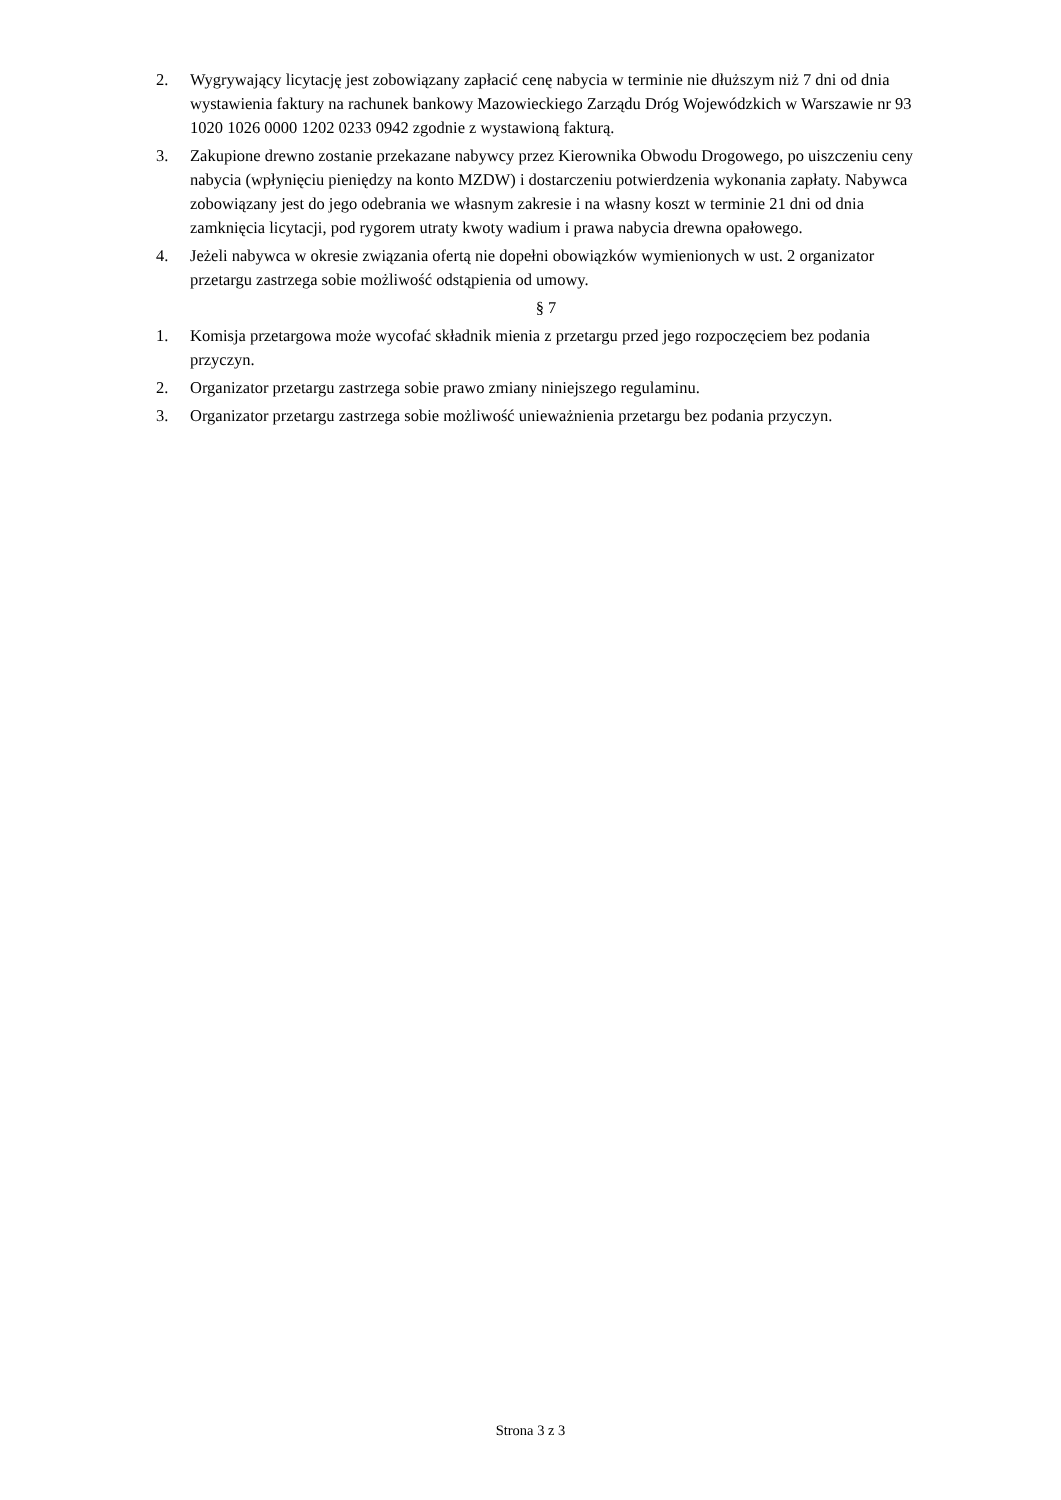2. Wygrywający licytację jest zobowiązany zapłacić cenę nabycia w terminie nie dłuższym niż 7 dni od dnia wystawienia faktury na rachunek bankowy Mazowieckiego Zarządu Dróg Wojewódzkich w Warszawie nr 93 1020 1026 0000 1202 0233 0942 zgodnie z wystawioną fakturą.
3. Zakupione drewno zostanie przekazane nabywcy przez Kierownika Obwodu Drogowego, po uiszczeniu ceny nabycia (wpłynięciu pieniędzy na konto MZDW) i dostarczeniu potwierdzenia wykonania zapłaty. Nabywca zobowiązany jest do jego odebrania we własnym zakresie i na własny koszt w terminie 21 dni od dnia zamknięcia licytacji, pod rygorem utraty kwoty wadium i prawa nabycia drewna opałowego.
4. Jeżeli nabywca w okresie związania ofertą nie dopełni obowiązków wymienionych w ust. 2 organizator przetargu zastrzega sobie możliwość odstąpienia od umowy.
§ 7
1. Komisja przetargowa może wycofać składnik mienia z przetargu przed jego rozpoczęciem bez podania przyczyn.
2. Organizator przetargu zastrzega sobie prawo zmiany niniejszego regulaminu.
3. Organizator przetargu zastrzega sobie możliwość unieważnienia przetargu bez podania przyczyn.
Strona 3 z 3